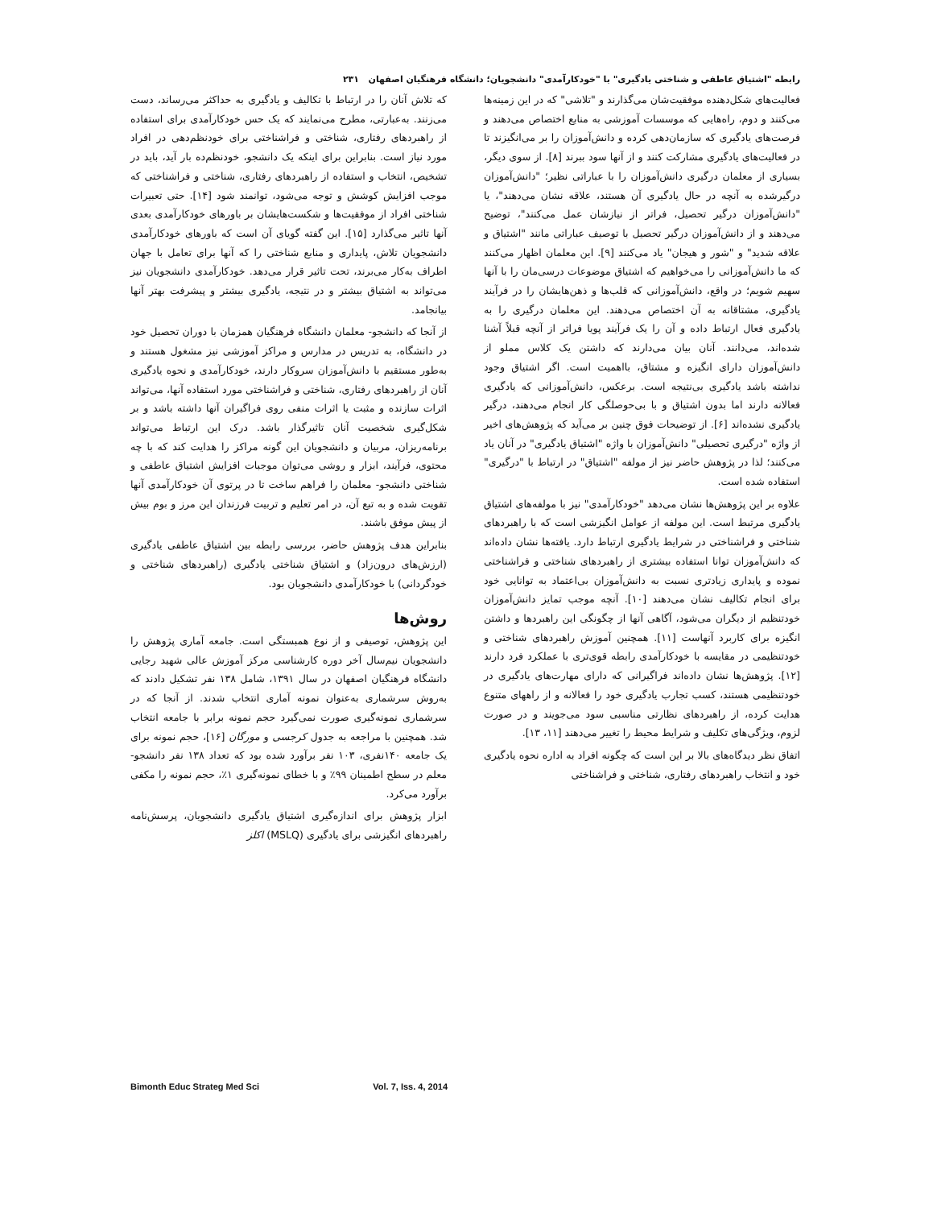رابطه "اشتیاق عاطفی و شناختی یادگیری" با "خودکارآمدی" دانشجویان؛ دانشگاه فرهنگیان اصفهان ۲۳۱
فعالیت‌های شکل‌دهنده موفقیت‌شان می‌گذارند و "تلاشی" که در این زمینه‌ها می‌کنند و دوم، راه‌هایی که موسسات آموزشی به منابع اختصاص می‌دهند و فرصت‌های یادگیری که سازمان‌دهی کرده و دانش‌آموزان را بر می‌انگیزند تا در فعالیت‌های یادگیری مشارکت کنند و از آنها سود ببرند [۸]. از سوی دیگر، بسیاری از معلمان درگیری دانش‌آموزان را با عباراتی نظیر؛ "دانش‌آموزان درگیرشده به آنچه در حال یادگیری آن هستند، علاقه نشان می‌دهند"، یا "دانش‌آموزان درگیر تحصیل، فراتر از نیازشان عمل می‌کنند"، توضیح می‌دهند و از دانش‌آموزان درگیر تحصیل با توصیف عباراتی مانند "اشتیاق و علاقه شدید" و "شور و هیجان" یاد می‌کنند [۹]. این معلمان اظهار می‌کنند که ما دانش‌آموزانی را می‌خواهیم که اشتیاق موضوعات درسی‌مان را با آنها سهیم شویم؛ در واقع، دانش‌آموزانی که قلب‌ها و ذهن‌هایشان را در فرآیند یادگیری، مشتاقانه به آن اختصاص می‌دهند. این معلمان درگیری را به یادگیری فعال ارتباط داده و آن را یک فرآیند پویا فراتر از آنچه قبلاً آشنا شده‌اند، می‌دانند. آنان بیان می‌دارند که داشتن یک کلاس مملو از دانش‌آموزان دارای انگیزه و مشتاق، بااهمیت است. اگر اشتیاق وجود نداشته باشد یادگیری بی‌نتیجه است. برعکس، دانش‌آموزانی که یادگیری فعالانه دارند اما بدون اشتیاق و با بی‌حوصلگی کار انجام می‌دهند، درگیر یادگیری نشده‌اند [۶]. از توضیحات فوق چنین بر می‌آید که پژوهش‌های اخیر از واژه "درگیری تحصیلی" دانش‌آموزان با واژه "اشتیاق یادگیری" در آنان یاد می‌کنند؛ لذا در پژوهش حاضر نیز از مولفه "اشتیاق" در ارتباط با "درگیری" استفاده شده است.
علاوه بر این پژوهش‌ها نشان می‌دهد "خودکارآمدی" نیز با مولفه‌های اشتیاق یادگیری مرتبط است. این مولفه از عوامل انگیزشی است که با راهبردهای شناختی و فراشناختی در شرایط یادگیری ارتباط دارد. یافته‌ها نشان داده‌اند که دانش‌آموزان توانا استفاده بیشتری از راهبردهای شناختی و فراشناختی نموده و پایداری زیادتری نسبت به دانش‌آموزان بی‌اعتماد به توانایی خود برای انجام تکالیف نشان می‌دهند [۱۰]. آنچه موجب تمایز دانش‌آموزان خودتنظیم از دیگران می‌شود، آگاهی آنها از چگونگی این راهبردها و داشتن انگیزه برای کاربرد آنهاست [۱۱]. همچنین آموزش راهبردهای شناختی و خودتنظیمی در مقایسه با خودکارآمدی رابطه قوی‌تری با عملکرد فرد دارند [۱۲]. پژوهش‌ها نشان داده‌اند فراگیرانی که دارای مهارت‌های یادگیری در خودتنظیمی هستند، کسب تجارب یادگیری خود را فعالانه و از راههای متنوع هدایت کرده، از راهبردهای نظارتی مناسبی سود می‌جویند و در صورت لزوم، ویژگی‌های تکلیف و شرایط محیط را تغییر می‌دهند [۱۱، ۱۳].
اتفاق نظر دیدگاه‌های بالا بر این است که چگونه افراد به اداره نحوه یادگیری خود و انتخاب راهبردهای رفتاری، شناختی و فراشناختی
که تلاش آنان را در ارتباط با تکالیف و یادگیری به حداکثر می‌رساند، دست می‌زنند. به‌عبارتی، مطرح می‌نمایند که یک حس خودکارآمدی برای استفاده از راهبردهای رفتاری، شناختی و فراشناختی برای خودنظم‌دهی در افراد مورد نیاز است. بنابراین برای اینکه یک دانشجو، خودنظم‌ده بار آید، باید در تشخیص، انتخاب و استفاده از راهبردهای رفتاری، شناختی و فراشناختی که موجب افزایش کوشش و توجه می‌شود، توانمند شود [۱۴]. حتی تعبیرات شناختی افراد از موفقیت‌ها و شکست‌هایشان بر باورهای خودکارآمدی بعدی آنها تاثیر می‌گذارد [۱۵]. این گفته گویای آن است که باورهای خودکارآمدی دانشجویان تلاش، پایداری و منابع شناختی را که آنها برای تعامل با جهان اطراف به‌کار می‌برند، تحت تاثیر قرار می‌دهد. خودکارآمدی دانشجویان نیز می‌تواند به اشتیاق بیشتر و در نتیجه، یادگیری بیشتر و پیشرفت بهتر آنها بیانجامد.
از آنجا که دانشجو- معلمان دانشگاه فرهنگیان همزمان با دوران تحصیل خود در دانشگاه، به تدریس در مدارس و مراکز آموزشی نیز مشغول هستند و به‌طور مستقیم با دانش‌آموزان سروکار دارند، خودکارآمدی و نحوه یادگیری آنان از راهبردهای رفتاری، شناختی و فراشناختی مورد استفاده آنها، می‌تواند اثرات سازنده و مثبت یا اثرات منفی روی فراگیران آنها داشته باشد و بر شکل‌گیری شخصیت آنان تاثیرگذار باشد. درک این ارتباط می‌تواند برنامه‌ریزان، مربیان و دانشجویان این گونه مراکز را هدایت کند که با چه محتوی، فرآیند، ابزار و روشی می‌توان موجبات افزایش اشتیاق عاطفی و شناختی دانشجو- معلمان را فراهم ساخت تا در پرتوی آن خودکارآمدی آنها تقویت شده و به تبع آن، در امر تعلیم و تربیت فرزندان این مرز و بوم بیش از پیش موفق باشند.
بنابراین هدف پژوهش حاضر، بررسی رابطه بین اشتیاق عاطفی یادگیری (ارزش‌های درون‌زاد) و اشتیاق شناختی یادگیری (راهبردهای شناختی و خودگردانی) با خودکارآمدی دانشجویان بود.
روش‌ها
این پژوهش، توصیفی و از نوع همبستگی است. جامعه آماری پژوهش را دانشجویان نیم‌سال آخر دوره کارشناسی مرکز آموزش عالی شهید رجایی دانشگاه فرهنگیان اصفهان در سال ۱۳۹۱، شامل ۱۳۸ نفر تشکیل دادند که به‌روش سرشماری به‌عنوان نمونه آماری انتخاب شدند. از آنجا که در سرشماری نمونه‌گیری صورت نمی‌گیرد حجم نمونه برابر با جامعه انتخاب شد. همچنین با مراجعه به جدول کرجسی و مورگان [۱۶]، حجم نمونه برای یک جامعه ۱۴۰نفری، ۱۰۳ نفر برآورد شده بود که تعداد ۱۳۸ نفر دانشجو- معلم در سطح اطمینان ۹۹٪ و با خطای نمونه‌گیری ۱٪، حجم نمونه را مکفی برآورد می‌کرد.
ابزار پژوهش برای اندازه‌گیری اشتیاق یادگیری دانشجویان، پرسش‌نامه راهبردهای انگیزشی برای یادگیری (MSLQ) اکلز
Bimonth Educ Strateg Med Sci Vol. 7, Iss. 4, 2014